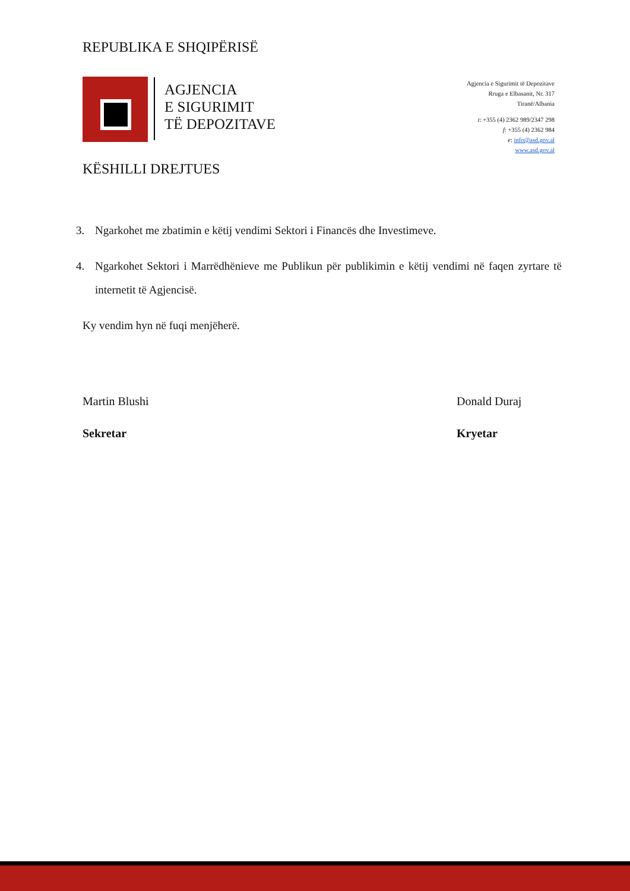REPUBLIKA E SHQIPËRISË
AGJENCIA
E SIGURIMIT
TË DEPOZITAVE
Agjencia e Sigurimit të Depozitave
Rruga e Elbasanit, Nr. 317
Tiranë/Albania
t: +355 (4) 2362 989/2347 298
f: +355 (4) 2362 984
e: info@asd.gov.al
www.asd.gov.al
KËSHILLI DREJTUES
3. Ngarkohet me zbatimin e këtij vendimi Sektori i Financës dhe Investimeve.
4. Ngarkohet Sektori i Marrëdhënieve me Publikun për publikimin e këtij vendimi në faqen zyrtare të internetit të Agjencisë.
Ky vendim hyn në fuqi menjëherë.
Martin Blushi
Sekretar
Donald Duraj
Kryetar